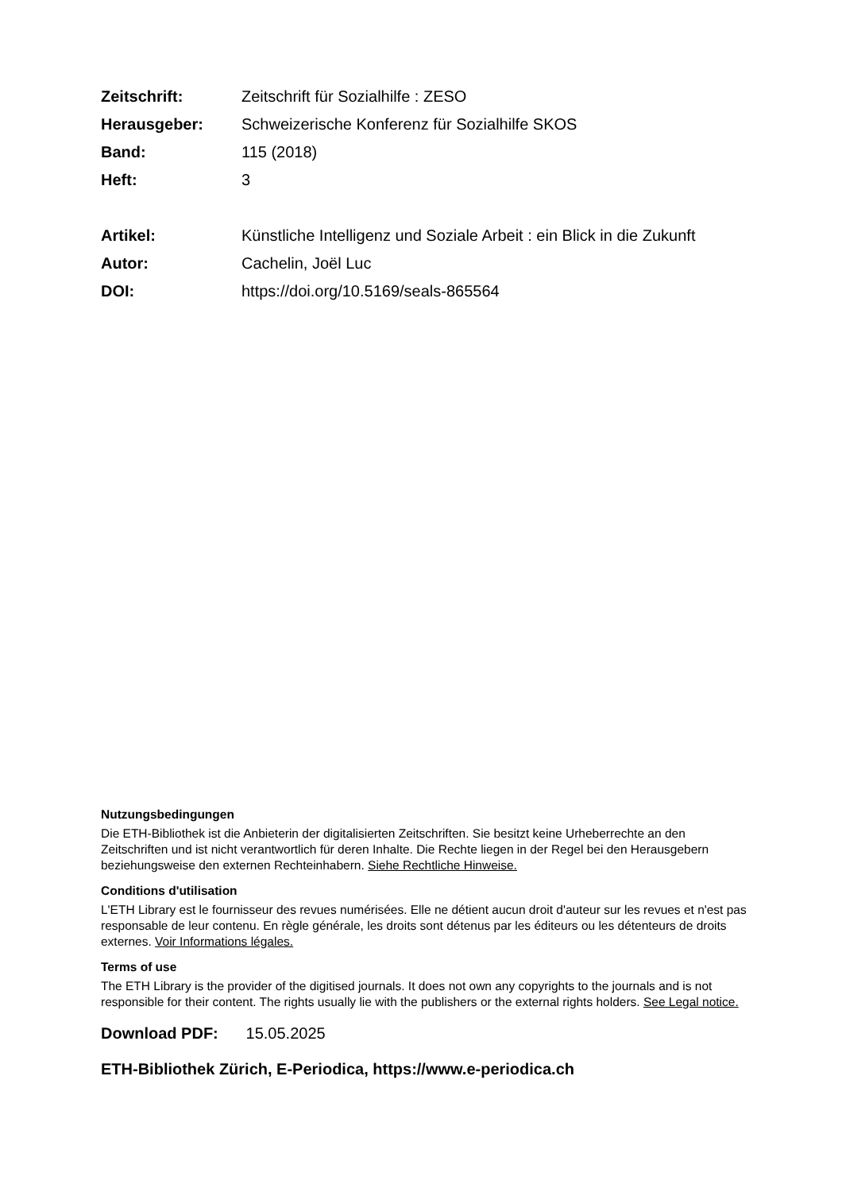| Zeitschrift: | Zeitschrift für Sozialhilfe : ZESO |
| Herausgeber: | Schweizerische Konferenz für Sozialhilfe SKOS |
| Band: | 115 (2018) |
| Heft: | 3 |
| Artikel: | Künstliche Intelligenz und Soziale Arbeit : ein Blick in die Zukunft |
| Autor: | Cachelin, Joël Luc |
| DOI: | https://doi.org/10.5169/seals-865564 |
Nutzungsbedingungen
Die ETH-Bibliothek ist die Anbieterin der digitalisierten Zeitschriften. Sie besitzt keine Urheberrechte an den Zeitschriften und ist nicht verantwortlich für deren Inhalte. Die Rechte liegen in der Regel bei den Herausgebern beziehungsweise den externen Rechteinhabern. Siehe Rechtliche Hinweise.
Conditions d'utilisation
L'ETH Library est le fournisseur des revues numérisées. Elle ne détient aucun droit d'auteur sur les revues et n'est pas responsable de leur contenu. En règle générale, les droits sont détenus par les éditeurs ou les détenteurs de droits externes. Voir Informations légales.
Terms of use
The ETH Library is the provider of the digitised journals. It does not own any copyrights to the journals and is not responsible for their content. The rights usually lie with the publishers or the external rights holders. See Legal notice.
Download PDF: 15.05.2025
ETH-Bibliothek Zürich, E-Periodica, https://www.e-periodica.ch